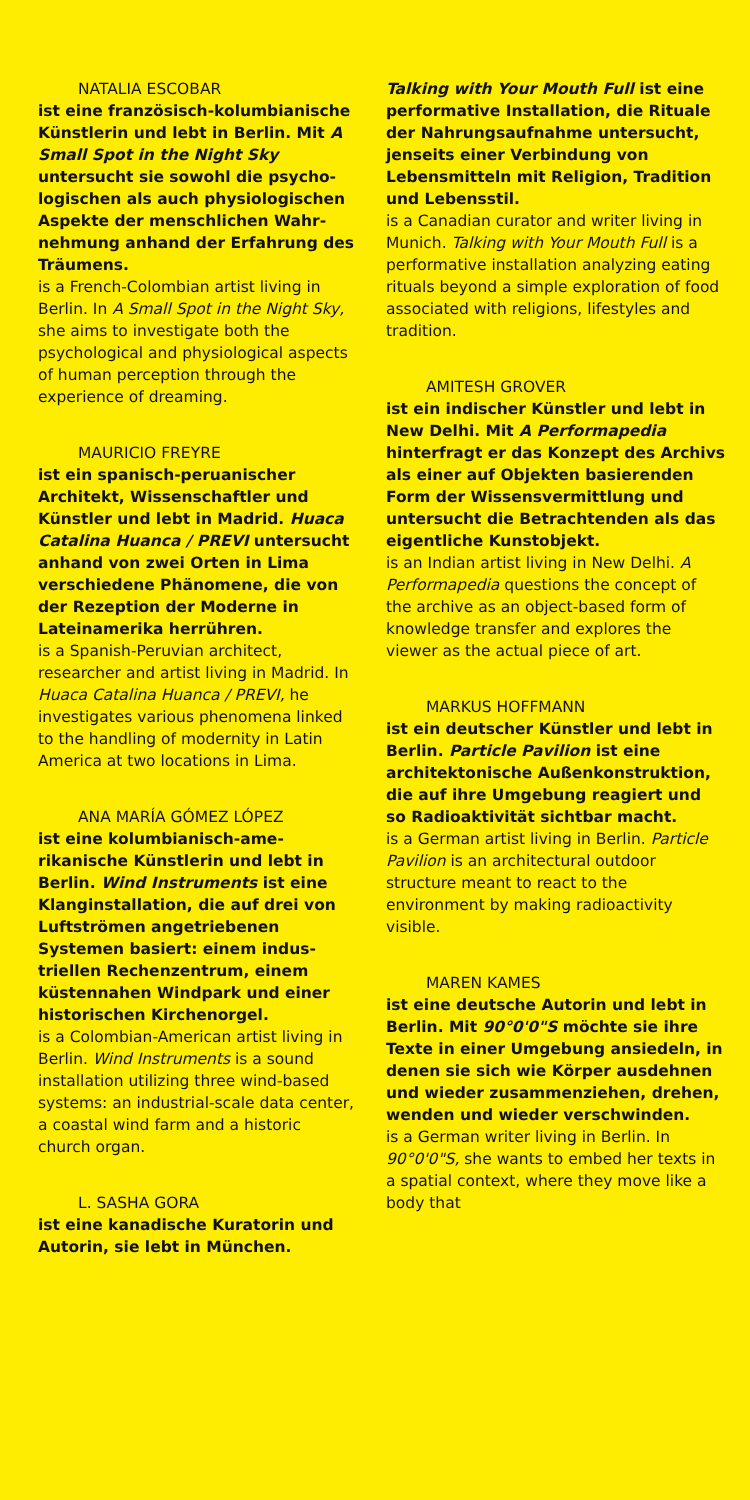NATALIA ESCOBAR
ist eine französisch-kolumbianische Künstlerin und lebt in Berlin. Mit A Small Spot in the Night Sky untersucht sie sowohl die psycho­logischen als auch physiologischen Aspekte der menschlichen Wahr­nehmung anhand der Erfahrung des Träumens.
is a French-Colombian artist living in Berlin. In A Small Spot in the Night Sky, she aims to investigate both the psychological and physiological aspects of human perception through the experience of dreaming.
MAURICIO FREYRE
ist ein spanisch-peruanischer Architekt, Wissenschaftler und Künstler und lebt in Madrid. Huaca Catalina Huanca / PREVI untersucht anhand von zwei Orten in Lima verschiedene Phänomene, die von der Rezeption der Moderne in Lateinamerika herrühren.
is a Spanish-Peruvian architect, researcher and artist living in Madrid. In Huaca Catalina Huanca / PREVI, he investigates various phenomena linked to the handling of modernity in Latin America at two locations in Lima.
ANA MARÍA GÓMEZ LÓPEZ
ist eine kolumbianisch-ame­rikanische Künstlerin und lebt in Berlin. Wind Instruments ist eine Klanginstallation, die auf drei von Luftströmen angetriebenen Systemen basiert: einem indus­triellen Rechenzentrum, einem küstennahen Windpark und einer historischen Kirchenorgel.
is a Colombian-American artist living in Berlin. Wind Instruments is a sound installation utilizing three wind-based systems: an industrial-scale data center, a coastal wind farm and a historic church organ.
L. SASHA GORA
ist eine kanadische Kuratorin und Autorin, sie lebt in München.
Talking with Your Mouth Full ist eine performative Installation, die Rituale der Nahrungsaufnahme untersucht, jenseits einer Verbin­dung von Lebensmitteln mit Religion, Tradition und Lebensstil.
is a Canadian curator and writer living in Munich. Talking with Your Mouth Full is a performative installation analyzing eating rituals beyond a simple exploration of food associated with religions, lifestyles and tradition.
AMITESH GROVER
ist ein indischer Künstler und lebt in New Delhi. Mit A Performapedia hinterfragt er das Konzept des Archivs als einer auf Objekten basierenden Form der Wissens­vermittlung und untersucht die Betrachtenden als das eigentliche Kunstobjekt.
is an Indian artist living in New Delhi. A Performapedia questions the concept of the archive as an object-based form of knowledge transfer and explores the viewer as the actual piece of art.
MARKUS HOFFMANN
ist ein deutscher Künstler und lebt in Berlin. Particle Pavilion ist eine architektonische Außenkon­struktion, die auf ihre Umgebung reagiert und so Radioaktivität sichtbar macht.
is a German artist living in Berlin. Particle Pavilion is an architectural outdoor structure meant to react to the environment by making radioactivity visible.
MAREN KAMES
ist eine deutsche Autorin und lebt in Berlin. Mit 90°0'0"S möchte sie ihre Texte in einer Umgebung ansiedeln, in denen sie sich wie Körper ausdehnen und wieder zusammenziehen, drehen, wenden und wieder verschwinden.
is a German writer living in Berlin. In 90°0'0"S, she wants to embed her texts in a spatial context, where they move like a body that